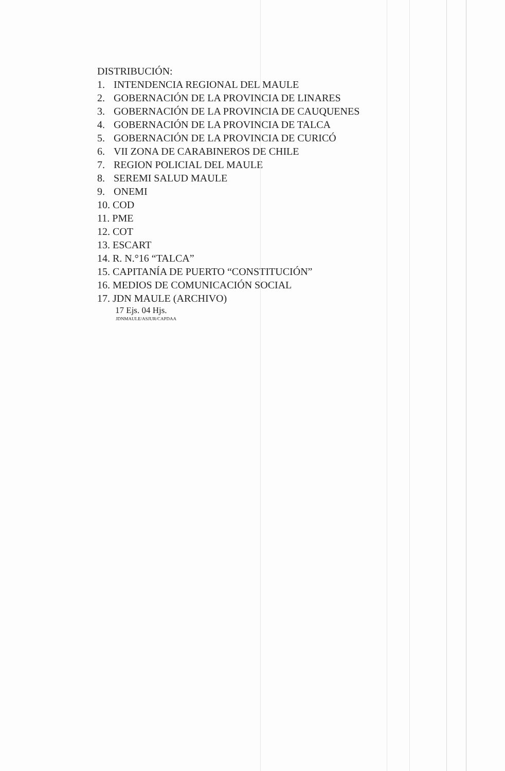DISTRIBUCIÓN:
1. INTENDENCIA REGIONAL DEL MAULE
2. GOBERNACIÓN DE LA PROVINCIA DE LINARES
3. GOBERNACIÓN DE LA PROVINCIA DE CAUQUENES
4. GOBERNACIÓN DE LA PROVINCIA DE TALCA
5. GOBERNACIÓN DE LA PROVINCIA DE CURICÓ
6. VII ZONA DE CARABINEROS DE CHILE
7. REGION POLICIAL DEL MAULE
8. SEREMI SALUD MAULE
9. ONEMI
10. COD
11. PME
12. COT
13. ESCART
14. R. N.°16 “TALCA”
15. CAPITANÍA DE PUERTO “CONSTITUCIÓN”
16. MEDIOS DE COMUNICACIÓN SOCIAL
17. JDN MAULE (ARCHIVO)
17 Ejs. 04 Hjs.
JDNMAULE/ASJUR/CAPDAA